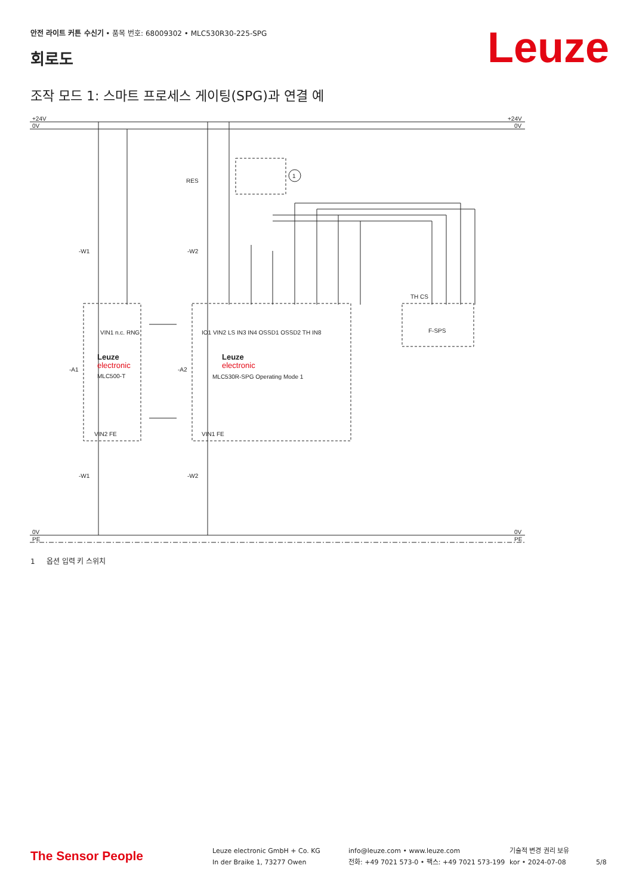안전 라이트 커튼 수신기 • 품목 번호: 68009302 • MLC530R30-225-SPG
Leuze 회로도
조작 모드 1: 스마트 프로세스 게이팅(SPG)과 연결 예
+24V
0V
+24V
0V
0V
PE
0V
PE
RES
1
-W1
-W2
-A1
-A2
-W1
-W2
Leuze
electronic
MLC500-T
Leuze
electronic
MLC530R-SPG Operating Mode 1
F-SPS
VIN1 n.c. RNG
IO1 VIN2 LS IN3 IN4 OSSD1 OSSD2 TH IN8
TH CS
VIN2 FE
VIN1 FE
1 옵션 입력 키 스위치
The Sensor People
Leuze electronic GmbH + Co. KG
In der Braike 1, 73277 Owen
info@leuze.com • www.leuze.com
전화: +49 7021 573-0 • 팩스: +49 7021 573-199
기술적 변경 권리 보유
kor • 2024-07-08
5/8